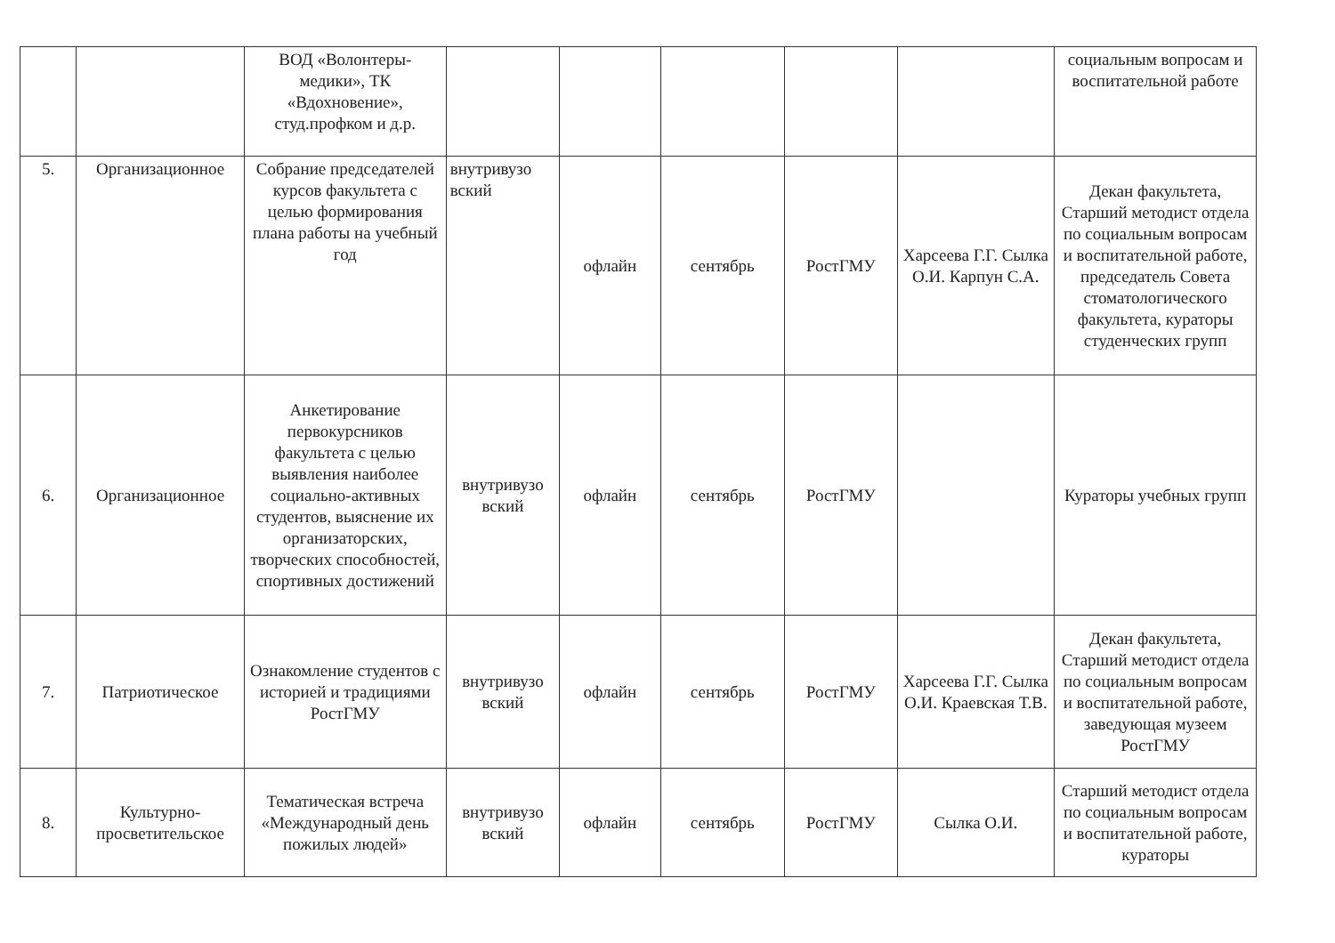| | | ВОД «Волонтеры-медики», ТК «Вдохновение», студ.профком и д.р. | | | | | | социальным вопросам и воспитательной работе |
| 5. | Организационное | Собрание председателей курсов факультета с целью формирования плана работы на учебный год | внутривузо вский | офлайн | сентябрь | РостГМУ | Харсеева Г.Г. Сылка О.И. Карпун С.А. | Декан факультета, Старший методист отдела по социальным вопросам и воспитательной работе, председатель Совета стоматологического факультета, кураторы студенческих групп |
| 6. | Организационное | Анкетирование первокурсников факультета с целью выявления наиболее социально-активных студентов, выяснение их организаторских, творческих способностей, спортивных достижений | внутривузо вский | офлайн | сентябрь | РостГМУ | | Кураторы учебных групп |
| 7. | Патриотическое | Ознакомление студентов с историей и традициями РостГМУ | внутривузо вский | офлайн | сентябрь | РостГМУ | Харсеева Г.Г. Сылка О.И. Краевская Т.В. | Декан факультета, Старший методист отдела по социальным вопросам и воспитательной работе, заведующая музеем РостГМУ |
| 8. | Культурно-просветительское | Тематическая встреча «Международный день пожилых людей» | внутривузо вский | офлайн | сентябрь | РостГМУ | Сылка О.И. | Старший методист отдела по социальным вопросам и воспитательной работе, кураторы |